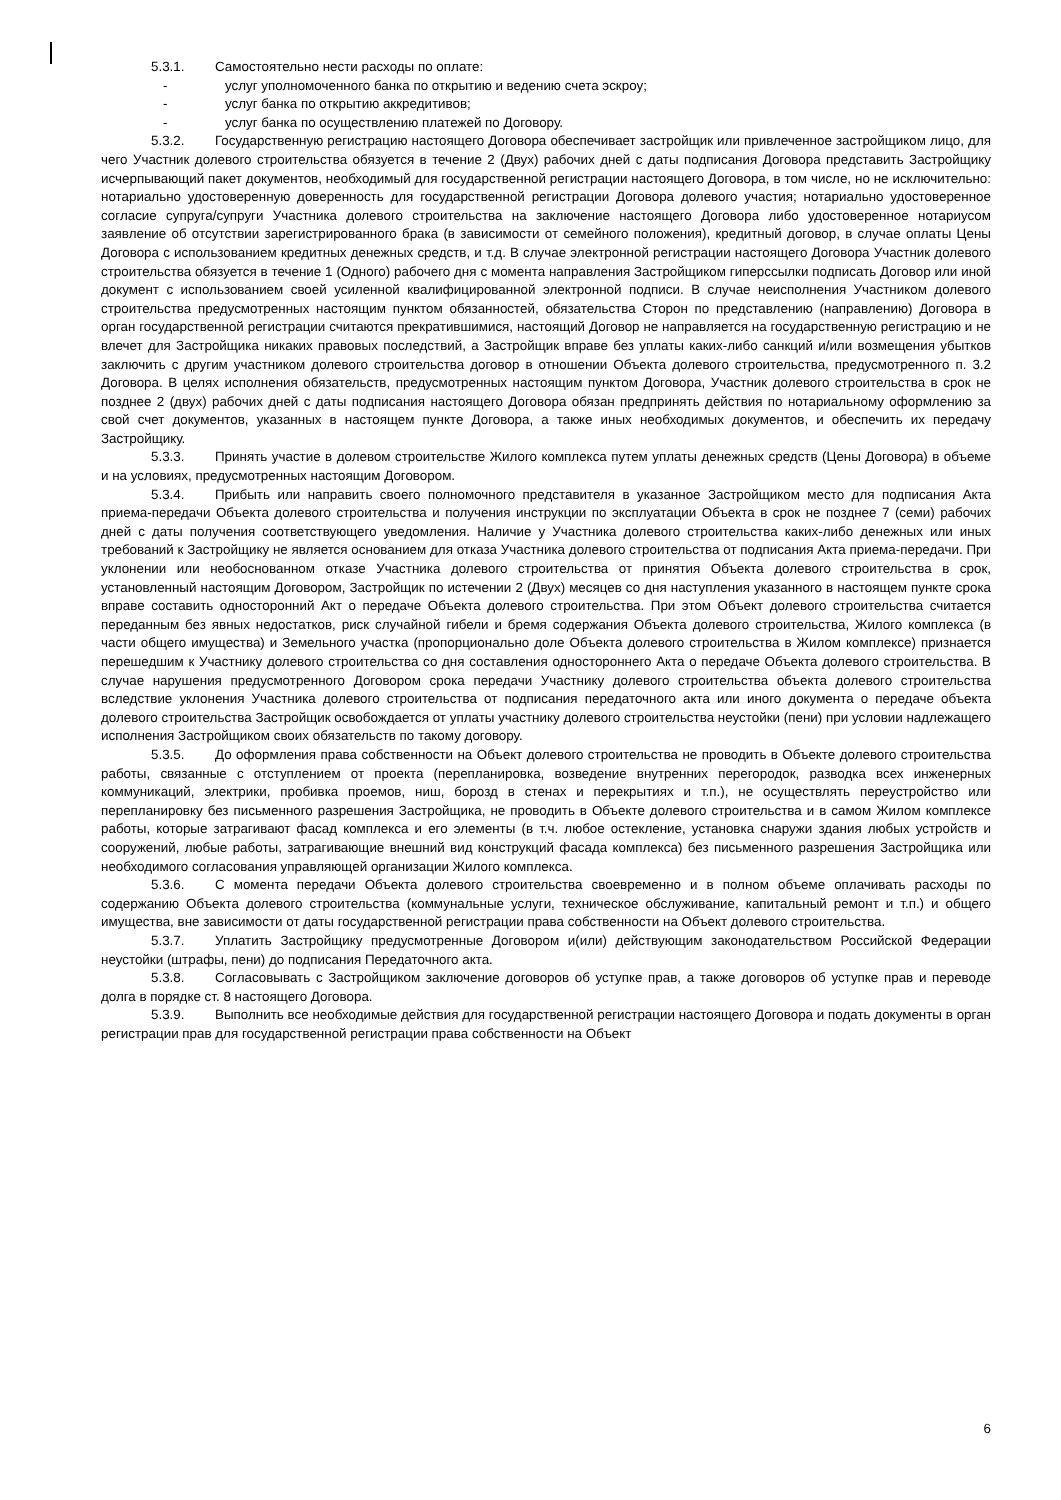5.3.1. Самостоятельно нести расходы по оплате:
- услуг уполномоченного банка по открытию и ведению счета эскроу;
- услуг банка по открытию аккредитивов;
- услуг банка по осуществлению платежей по Договору.
5.3.2. Государственную регистрацию настоящего Договора обеспечивает застройщик или привлеченное застройщиком лицо, для чего Участник долевого строительства обязуется в течение 2 (Двух) рабочих дней с даты подписания Договора представить Застройщику исчерпывающий пакет документов, необходимый для государственной регистрации настоящего Договора, в том числе, но не исключительно: нотариально удостоверенную доверенность для государственной регистрации Договора долевого участия; нотариально удостоверенное согласие супруга/супруги Участника долевого строительства на заключение настоящего Договора либо удостоверенное нотариусом заявление об отсутствии зарегистрированного брака (в зависимости от семейного положения), кредитный договор, в случае оплаты Цены Договора с использованием кредитных денежных средств, и т.д. В случае электронной регистрации настоящего Договора Участник долевого строительства обязуется в течение 1 (Одного) рабочего дня с момента направления Застройщиком гиперссылки подписать Договор или иной документ с использованием своей усиленной квалифицированной электронной подписи. В случае неисполнения Участником долевого строительства предусмотренных настоящим пунктом обязанностей, обязательства Сторон по представлению (направлению) Договора в орган государственной регистрации считаются прекратившимися, настоящий Договор не направляется на государственную регистрацию и не влечет для Застройщика никаких правовых последствий, а Застройщик вправе без уплаты каких-либо санкций и/или возмещения убытков заключить с другим участником долевого строительства договор в отношении Объекта долевого строительства, предусмотренного п. 3.2 Договора. В целях исполнения обязательств, предусмотренных настоящим пунктом Договора, Участник долевого строительства в срок не позднее 2 (двух) рабочих дней с даты подписания настоящего Договора обязан предпринять действия по нотариальному оформлению за свой счет документов, указанных в настоящем пункте Договора, а также иных необходимых документов, и обеспечить их передачу Застройщику.
5.3.3. Принять участие в долевом строительстве Жилого комплекса путем уплаты денежных средств (Цены Договора) в объеме и на условиях, предусмотренных настоящим Договором.
5.3.4. Прибыть или направить своего полномочного представителя в указанное Застройщиком место для подписания Акта приема-передачи Объекта долевого строительства и получения инструкции по эксплуатации Объекта в срок не позднее 7 (семи) рабочих дней с даты получения соответствующего уведомления. Наличие у Участника долевого строительства каких-либо денежных или иных требований к Застройщику не является основанием для отказа Участника долевого строительства от подписания Акта приема-передачи. При уклонении или необоснованном отказе Участника долевого строительства от принятия Объекта долевого строительства в срок, установленный настоящим Договором, Застройщик по истечении 2 (Двух) месяцев со дня наступления указанного в настоящем пункте срока вправе составить односторонний Акт о передаче Объекта долевого строительства. При этом Объект долевого строительства считается переданным без явных недостатков, риск случайной гибели и бремя содержания Объекта долевого строительства, Жилого комплекса (в части общего имущества) и Земельного участка (пропорционально доле Объекта долевого строительства в Жилом комплексе) признается перешедшим к Участнику долевого строительства со дня составления одностороннего Акта о передаче Объекта долевого строительства. В случае нарушения предусмотренного Договором срока передачи Участнику долевого строительства объекта долевого строительства вследствие уклонения Участника долевого строительства от подписания передаточного акта или иного документа о передаче объекта долевого строительства Застройщик освобождается от уплаты участнику долевого строительства неустойки (пени) при условии надлежащего исполнения Застройщиком своих обязательств по такому договору.
5.3.5. До оформления права собственности на Объект долевого строительства не проводить в Объекте долевого строительства работы, связанные с отступлением от проекта (перепланировка, возведение внутренних перегородок, разводка всех инженерных коммуникаций, электрики, пробивка проемов, ниш, борозд в стенах и перекрытиях и т.п.), не осуществлять переустройство или перепланировку без письменного разрешения Застройщика, не проводить в Объекте долевого строительства и в самом Жилом комплексе работы, которые затрагивают фасад комплекса и его элементы (в т.ч. любое остекление, установка снаружи здания любых устройств и сооружений, любые работы, затрагивающие внешний вид конструкций фасада комплекса) без письменного разрешения Застройщика или необходимого согласования управляющей организации Жилого комплекса.
5.3.6. С момента передачи Объекта долевого строительства своевременно и в полном объеме оплачивать расходы по содержанию Объекта долевого строительства (коммунальные услуги, техническое обслуживание, капитальный ремонт и т.п.) и общего имущества, вне зависимости от даты государственной регистрации права собственности на Объект долевого строительства.
5.3.7. Уплатить Застройщику предусмотренные Договором и(или) действующим законодательством Российской Федерации неустойки (штрафы, пени) до подписания Передаточного акта.
5.3.8. Согласовывать с Застройщиком заключение договоров об уступке прав, а также договоров об уступке прав и переводе долга в порядке ст. 8 настоящего Договора.
5.3.9. Выполнить все необходимые действия для государственной регистрации настоящего Договора и подать документы в орган регистрации прав для государственной регистрации права собственности на Объект
6